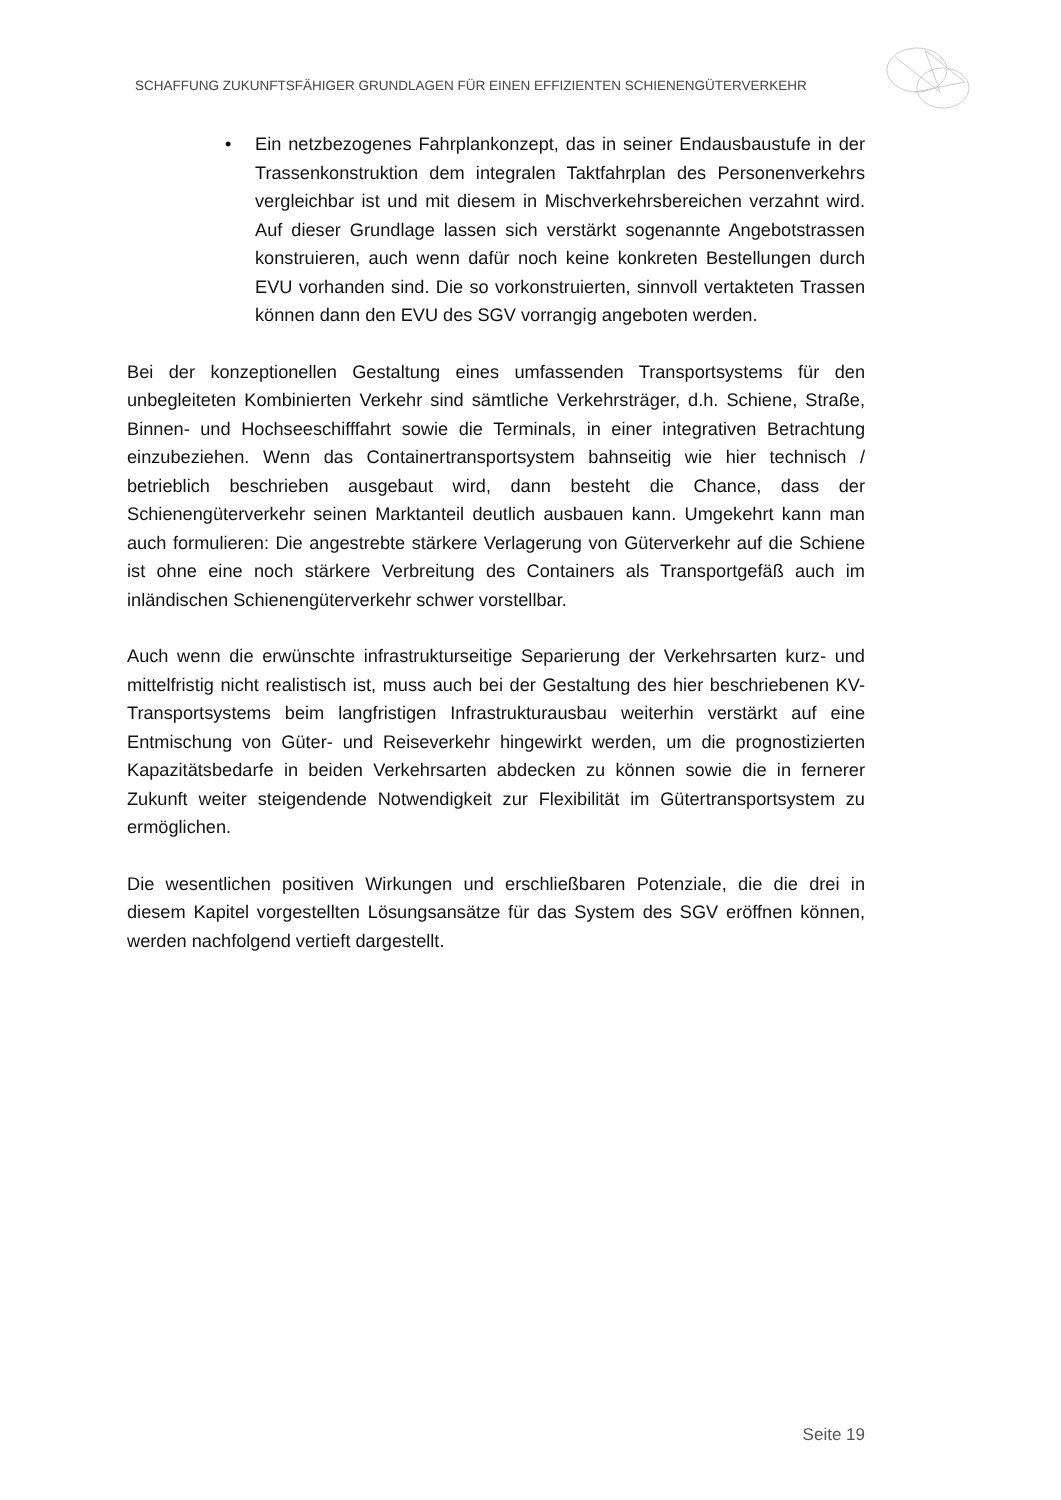SCHAFFUNG ZUKUNFTSFÄHIGER GRUNDLAGEN FÜR EINEN EFFIZIENTEN SCHIENENGÜTERVERKEHR
• Ein netzbezogenes Fahrplankonzept, das in seiner Endausbaustufe in der Trassenkonstruktion dem integralen Taktfahrplan des Personenverkehrs vergleichbar ist und mit diesem in Mischverkehrsbereichen verzahnt wird. Auf dieser Grundlage lassen sich verstärkt sogenannte Angebotstrassen konstruieren, auch wenn dafür noch keine konkreten Bestellungen durch EVU vorhanden sind. Die so vorkonstruierten, sinnvoll vertakteten Trassen können dann den EVU des SGV vorrangig angeboten werden.
Bei der konzeptionellen Gestaltung eines umfassenden Transportsystems für den unbegleiteten Kombinierten Verkehr sind sämtliche Verkehrsträger, d.h. Schiene, Straße, Binnen- und Hochseeschifffahrt sowie die Terminals, in einer integrativen Betrachtung einzubeziehen. Wenn das Containertransportsystem bahnseitig wie hier technisch / betrieblich beschrieben ausgebaut wird, dann besteht die Chance, dass der Schienengüterverkehr seinen Marktanteil deutlich ausbauen kann. Umgekehrt kann man auch formulieren: Die angestrebte stärkere Verlagerung von Güterverkehr auf die Schiene ist ohne eine noch stärkere Verbreitung des Containers als Transportgefäß auch im inländischen Schienengüterverkehr schwer vorstellbar.
Auch wenn die erwünschte infrastrukturseitige Separierung der Verkehrsarten kurz- und mittelfristig nicht realistisch ist, muss auch bei der Gestaltung des hier beschriebenen KV-Transportsystems beim langfristigen Infrastrukturausbau weiterhin verstärkt auf eine Entmischung von Güter- und Reiseverkehr hingewirkt werden, um die prognostizierten Kapazitätsbedarfe in beiden Verkehrsarten abdecken zu können sowie die in fernerer Zukunft weiter steigendende Notwendigkeit zur Flexibilität im Gütertransportsystem zu ermöglichen.
Die wesentlichen positiven Wirkungen und erschließbaren Potenziale, die die drei in diesem Kapitel vorgestellten Lösungsansätze für das System des SGV eröffnen können, werden nachfolgend vertieft dargestellt.
Seite 19